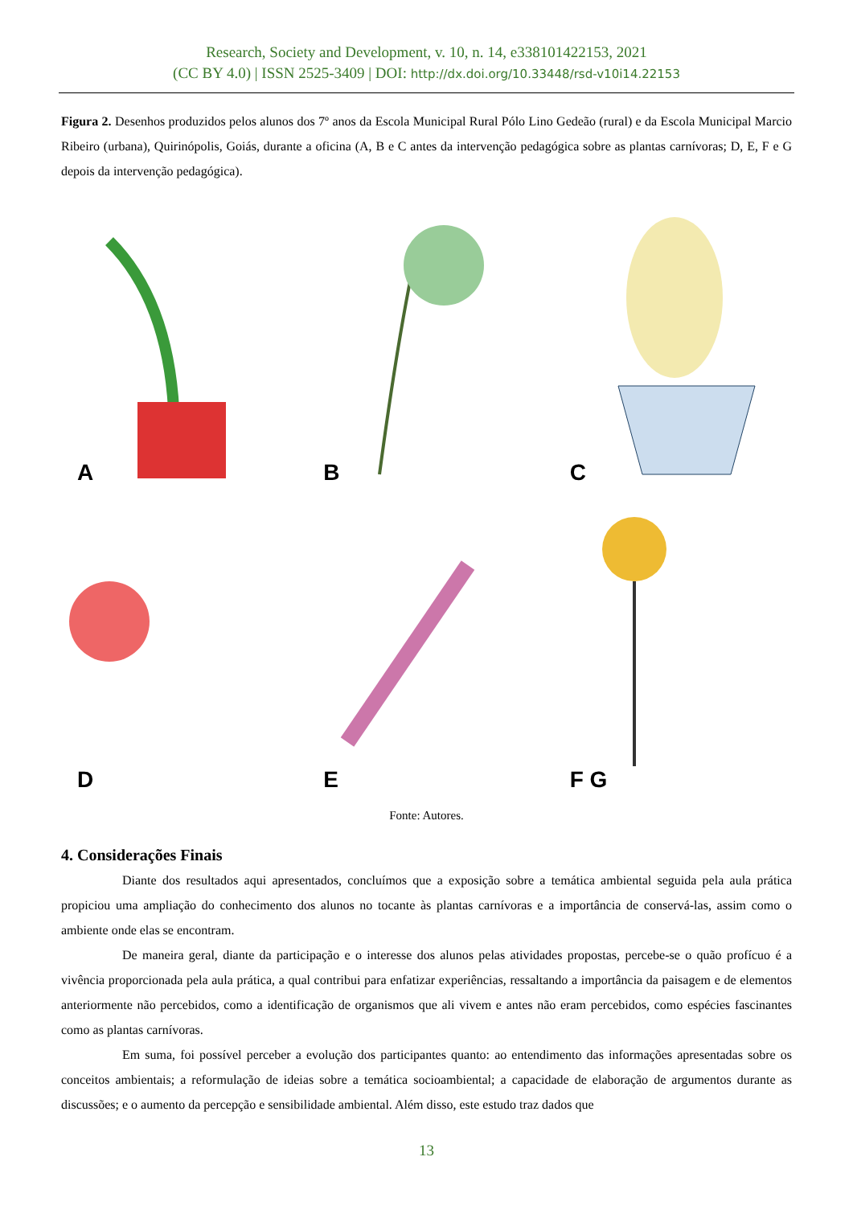Research, Society and Development, v. 10, n. 14, e338101422153, 2021
(CC BY 4.0) | ISSN 2525-3409 | DOI: http://dx.doi.org/10.33448/rsd-v10i14.22153
Figura 2. Desenhos produzidos pelos alunos dos 7º anos da Escola Municipal Rural Pólo Lino Gedeão (rural) e da Escola Municipal Marcio Ribeiro (urbana), Quirinópolis, Goiás, durante a oficina (A, B e C antes da intervenção pedagógica sobre as plantas carnívoras; D, E, F e G depois da intervenção pedagógica).
A
B
C
D
E
F G
Fonte: Autores.
4. Considerações Finais
Diante dos resultados aqui apresentados, concluímos que a exposição sobre a temática ambiental seguida pela aula prática propiciou uma ampliação do conhecimento dos alunos no tocante às plantas carnívoras e a importância de conservá-las, assim como o ambiente onde elas se encontram.
De maneira geral, diante da participação e o interesse dos alunos pelas atividades propostas, percebe-se o quão profícuo é a vivência proporcionada pela aula prática, a qual contribui para enfatizar experiências, ressaltando a importância da paisagem e de elementos anteriormente não percebidos, como a identificação de organismos que ali vivem e antes não eram percebidos, como espécies fascinantes como as plantas carnívoras.
Em suma, foi possível perceber a evolução dos participantes quanto: ao entendimento das informações apresentadas sobre os conceitos ambientais; a reformulação de ideias sobre a temática socioambiental; a capacidade de elaboração de argumentos durante as discussões; e o aumento da percepção e sensibilidade ambiental. Além disso, este estudo traz dados que
13